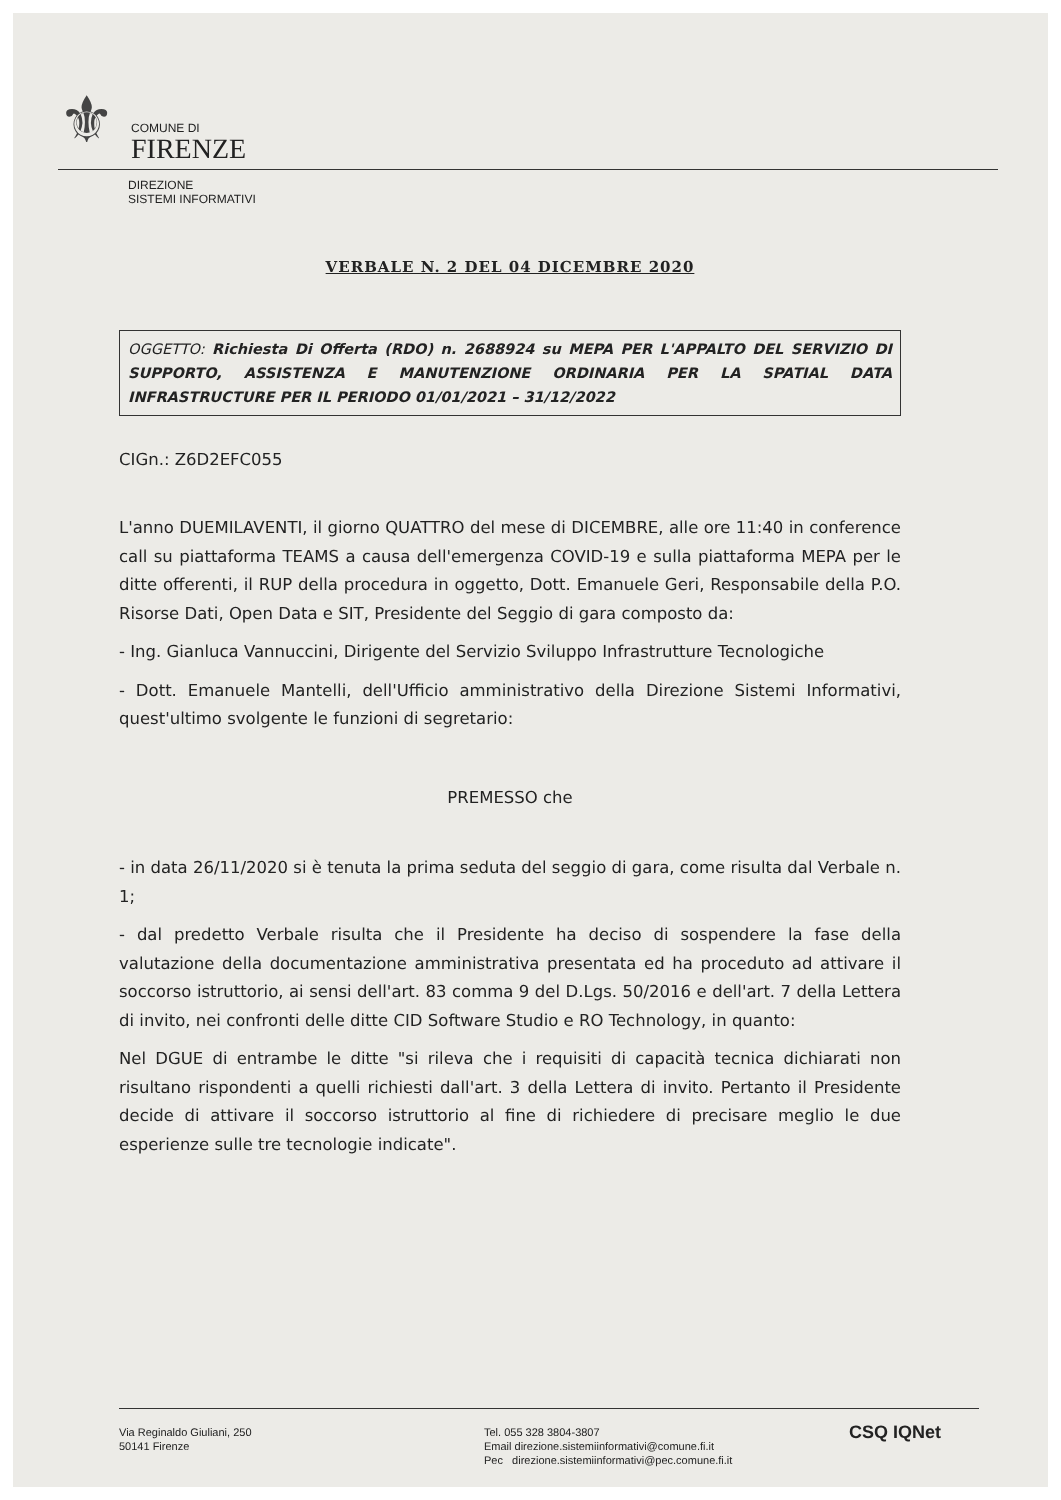⚜
COMUNE DI
FIRENZE
DIREZIONE
SISTEMI INFORMATIVI
VERBALE N. 2 DEL 04 DICEMBRE 2020
OGGETTO: Richiesta Di Offerta (RDO) n. 2688924 su MEPA PER L'APPALTO DEL SERVIZIO DI SUPPORTO, ASSISTENZA E MANUTENZIONE ORDINARIA PER LA SPATIAL DATA INFRASTRUCTURE PER IL PERIODO 01/01/2021 – 31/12/2022
CIGn.: Z6D2EFC055
L'anno DUEMILAVENTI, il giorno QUATTRO del mese di DICEMBRE, alle ore 11:40 in conference call su piattaforma TEAMS a causa dell'emergenza COVID-19 e sulla piattaforma MEPA per le ditte offerenti, il RUP della procedura in oggetto, Dott. Emanuele Geri, Responsabile della P.O. Risorse Dati, Open Data e SIT, Presidente del Seggio di gara composto da:
- Ing. Gianluca Vannuccini, Dirigente del Servizio Sviluppo Infrastrutture Tecnologiche
- Dott. Emanuele Mantelli, dell'Ufficio amministrativo della Direzione Sistemi Informativi, quest'ultimo svolgente le funzioni di segretario:
PREMESSO che
- in data 26/11/2020 si è tenuta la prima seduta del seggio di gara, come risulta dal Verbale n. 1;
- dal predetto Verbale risulta che il Presidente ha deciso di sospendere la fase della valutazione della documentazione amministrativa presentata ed ha proceduto ad attivare il soccorso istruttorio, ai sensi dell'art. 83 comma 9 del D.Lgs. 50/2016 e dell'art. 7 della Lettera di invito, nei confronti delle ditte CID Software Studio e RO Technology, in quanto:
Nel DGUE di entrambe le ditte "si rileva che i requisiti di capacità tecnica dichiarati non risultano rispondenti a quelli richiesti dall'art. 3 della Lettera di invito. Pertanto il Presidente decide di attivare il soccorso istruttorio al fine di richiedere di precisare meglio le due esperienze sulle tre tecnologie indicate".
Via Reginaldo Giuliani, 250
50141 Firenze
Tel. 055 328 3804-3807
Email direzione.sistemiinformativi@comune.fi.it
Pec direzione.sistemiinformativi@pec.comune.fi.it
CSQ IQNet